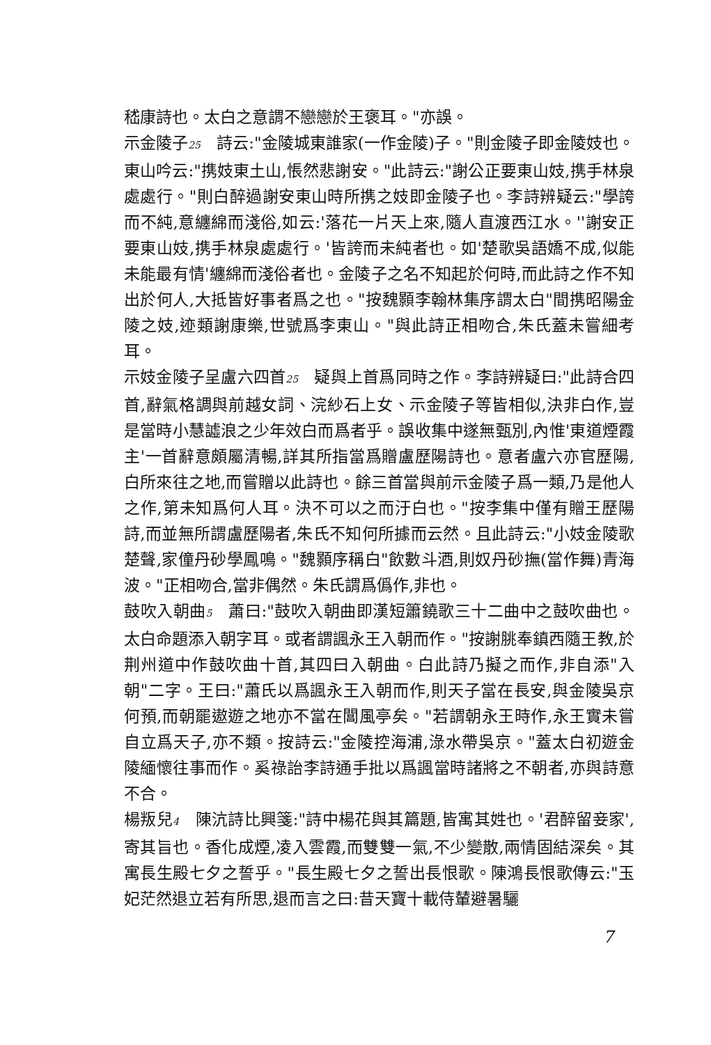嵇康詩也。太白之意謂不戀戀於王褒耳。"亦誤。
示金陵子25　詩云:"金陵城東誰家(一作金陵)子。"則金陵子即金陵妓也。東山吟云:"携妓東土山,悵然悲謝安。"此詩云:"謝公正要東山妓,携手林泉處處行。"則白醉過謝安東山時所携之妓即金陵子也。李詩辨疑云:"學誇而不純,意纏綿而淺俗,如云:'落花一片天上來,隨人直渡西江水。''謝安正要東山妓,携手林泉處處行。'皆誇而未純者也。如'楚歌吳語嬌不成,似能未能最有情'纏綿而淺俗者也。金陵子之名不知起於何時,而此詩之作不知出於何人,大抵皆好事者爲之也。"按魏顥李翰林集序謂太白"間携昭陽金陵之妓,迹類謝康樂,世號爲李東山。"與此詩正相吻合,朱氏蓋未嘗細考耳。
示妓金陵子呈盧六四首25　疑與上首爲同時之作。李詩辨疑曰:"此詩合四首,辭氣格調與前越女詞、浣紗石上女、示金陵子等皆相似,決非白作,豈是當時小慧譃浪之少年效白而爲者乎。誤收集中遂無甄別,內惟'東道煙霞主'一首辭意頗屬清暢,詳其所指當爲贈盧歷陽詩也。意者盧六亦官歷陽,白所來往之地,而嘗贈以此詩也。餘三首當與前示金陵子爲一類,乃是他人之作,第未知爲何人耳。決不可以之而汙白也。"按李集中僅有贈王歷陽詩,而並無所謂盧歷陽者,朱氏不知何所據而云然。且此詩云:"小妓金陵歌楚聲,家僮丹砂學鳳鳴。"魏顥序稱白"飲數斗酒,則奴丹砂撫(當作舞)青海波。"正相吻合,當非偶然。朱氏謂爲僞作,非也。
鼓吹入朝曲5　蕭曰:"鼓吹入朝曲即漢短簫鐃歌三十二曲中之鼓吹曲也。太白命題添入朝字耳。或者謂諷永王入朝而作。"按謝朓奉鎮西隨王教,於荆州道中作鼓吹曲十首,其四曰入朝曲。白此詩乃擬之而作,非自添"入朝"二字。王曰:"蕭氏以爲諷永王入朝而作,則天子當在長安,與金陵吳京何預,而朝罷遨遊之地亦不當在閶風亭矣。"若謂朝永王時作,永王實未嘗自立爲天子,亦不類。按詩云:"金陵控海浦,淥水帶吳京。"蓋太白初遊金陵緬懷往事而作。奚祿詒李詩通手批以爲諷當時諸將之不朝者,亦與詩意不合。
楊叛兒4　陳沆詩比興箋:"詩中楊花與其篇題,皆寓其姓也。'君醉留妾家',寄其旨也。香化成煙,凌入雲霞,而雙雙一氣,不少變散,兩情固結深矣。其寓長生殿七夕之誓乎。"長生殿七夕之誓出長恨歌。陳鴻長恨歌傳云:"玉妃茫然退立若有所思,退而言之曰:昔天寶十載侍輦避暑驪
7